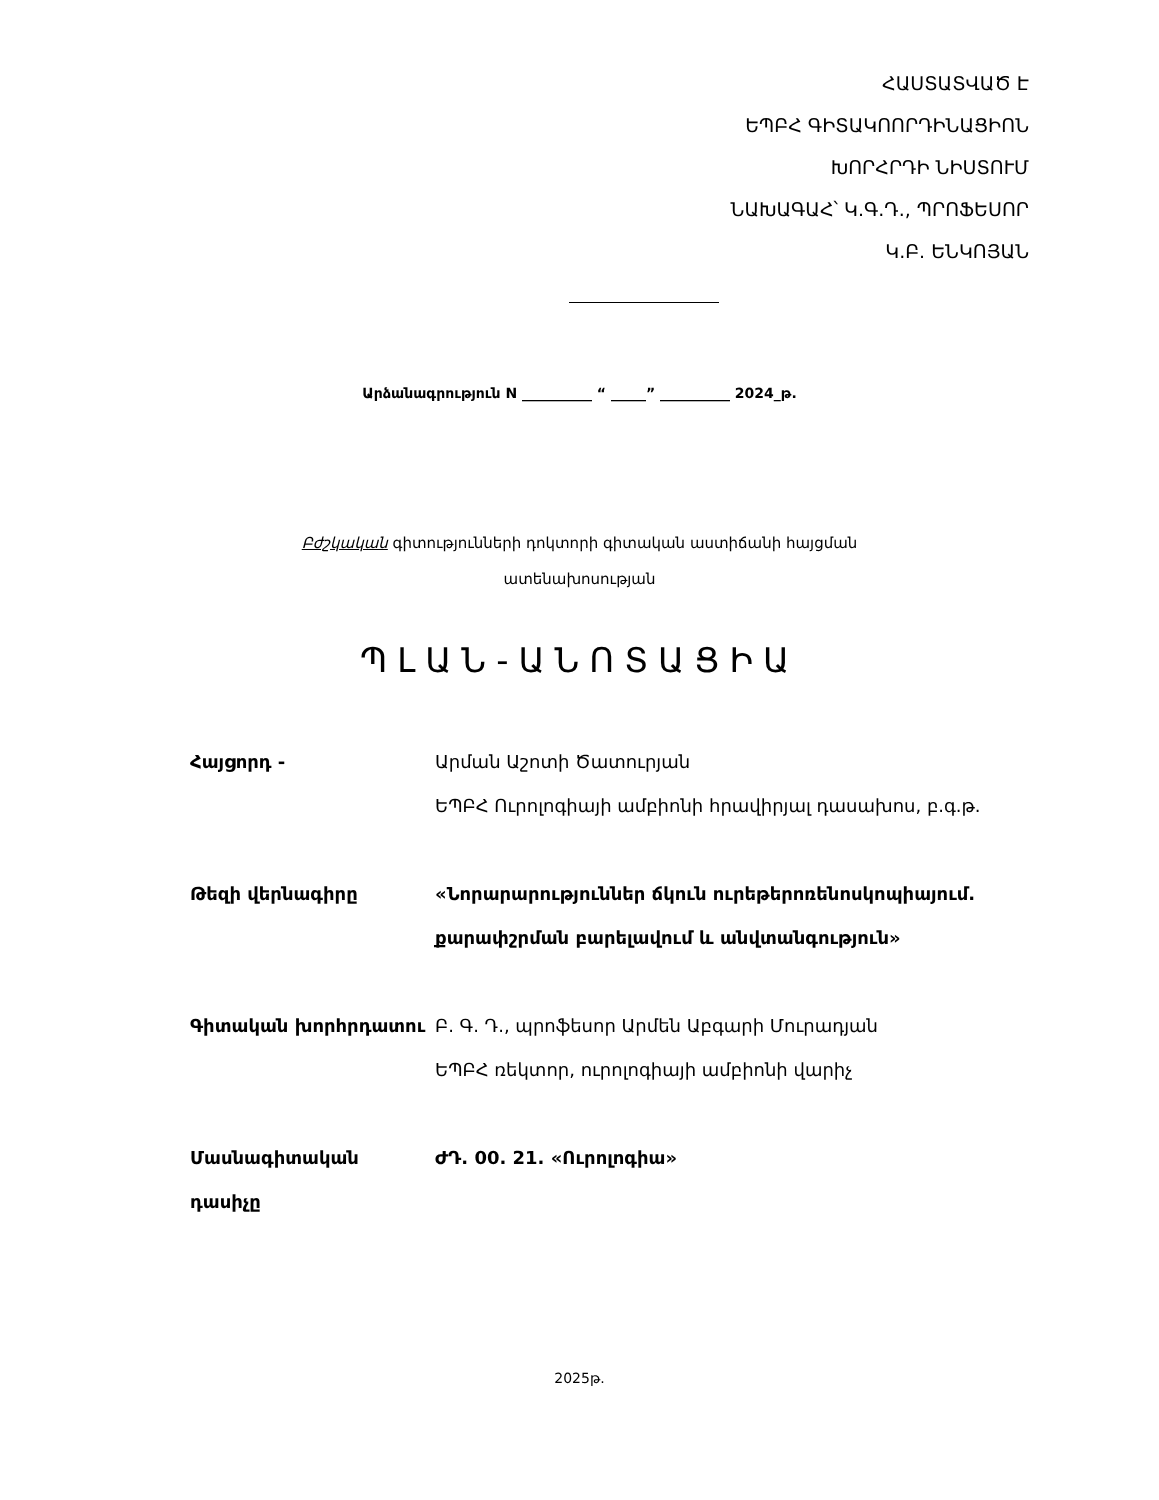ՀԱՍՏԱՏՎԱԾ Է
ԵՊԲՀ ԳԻՏԱԿՈՈՐԴԻՆԱՑԻՈՆ
ԽՈՐՀՐԴԻ ՆԻՍՏՈՒՄ
ՆԱԽԱԳԱՀ՝ Կ.Գ.Դ., ՊՐՈՖԵՍՈՐ
Կ.Բ. ԵՆԿՈՅԱՆ
Արձանագրություն N __________ “ _____” __________ 2024_թ.
Բժշկական գիտությունների դոկտորի գիտական աստիճանի հայցման
ատենախոսության
ՊԼԱՆ-ԱՆՈՏԱՑԻԱ
Հայցորդ - Արման Աշոտի Ծատուրյան
ԵՊԲՀ Ուրոլոգիայի ամբիոնի հրավիրյալ դասախոս, բ.գ.թ.
Թեզի վերնագիրը «Նորարարություններ ճկուն ուրեթերոռենոսկոպիայում. քարափշրման բարելավում և անվտանգություն»
Գիտական խորհրդատու Բ. Գ. Դ., պրոֆեսոր Արմեն Աբգարի Մուրադյան
ԵՊԲՀ ռեկտոր, ուրոլոգիայի ամբիոնի վարիչ
Մասնագիտական դասիչը ԺԴ. 00. 21. «Ուրոլոգիա»
2025թ.